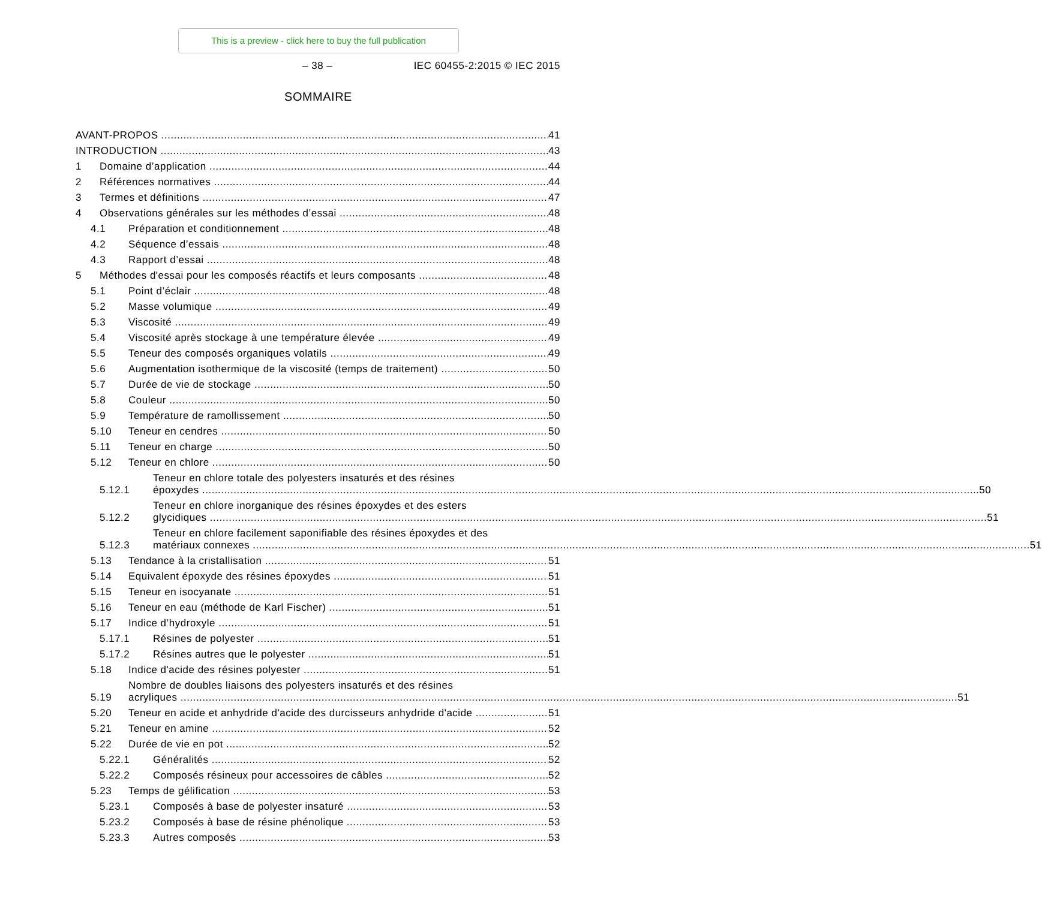This is a preview - click here to buy the full publication
– 38 – IEC 60455-2:2015 © IEC 2015
SOMMAIRE
AVANT-PROPOS 41
INTRODUCTION 43
1 Domaine d’application 44
2 Références normatives 44
3 Termes et définitions 47
4 Observations générales sur les méthodes d’essai 48
4.1 Préparation et conditionnement 48
4.2 Séquence d’essais 48
4.3 Rapport d’essai 48
5 Méthodes d'essai pour les composés réactifs et leurs composants 48
5.1 Point d’éclair 48
5.2 Masse volumique 49
5.3 Viscosité 49
5.4 Viscosité après stockage à une température élevée 49
5.5 Teneur des composés organiques volatils 49
5.6 Augmentation isothermique de la viscosité (temps de traitement) 50
5.7 Durée de vie de stockage 50
5.8 Couleur 50
5.9 Température de ramollissement 50
5.10 Teneur en cendres 50
5.11 Teneur en charge 50
5.12 Teneur en chlore 50
5.12.1
Teneur en chlore totale des polyesters insaturés et des résines
époxydes 50
5.12.2
Teneur en chlore inorganique des résines époxydes et des esters
glycidiques 51
5.12.3
Teneur en chlore facilement saponifiable des résines époxydes et des
matériaux connexes 51
5.13 Tendance à la cristallisation 51
5.14 Equivalent époxyde des résines époxydes 51
5.15 Teneur en isocyanate 51
5.16 Teneur en eau (méthode de Karl Fischer) 51
5.17 Indice d’hydroxyle 51
5.17.1 Résines de polyester 51
5.17.2 Résines autres que le polyester 51
5.18 Indice d'acide des résines polyester 51
5.19
Nombre de doubles liaisons des polyesters insaturés et des résines
acryliques 51
5.20 Teneur en acide et anhydride d'acide des durcisseurs anhydride d'acide 51
5.21 Teneur en amine 52
5.22 Durée de vie en pot 52
5.22.1 Généralités 52
5.22.2 Composés résineux pour accessoires de câbles 52
5.23 Temps de gélification 53
5.23.1 Composés à base de polyester insaturé 53
5.23.2 Composés à base de résine phénolique 53
5.23.3 Autres composés 53